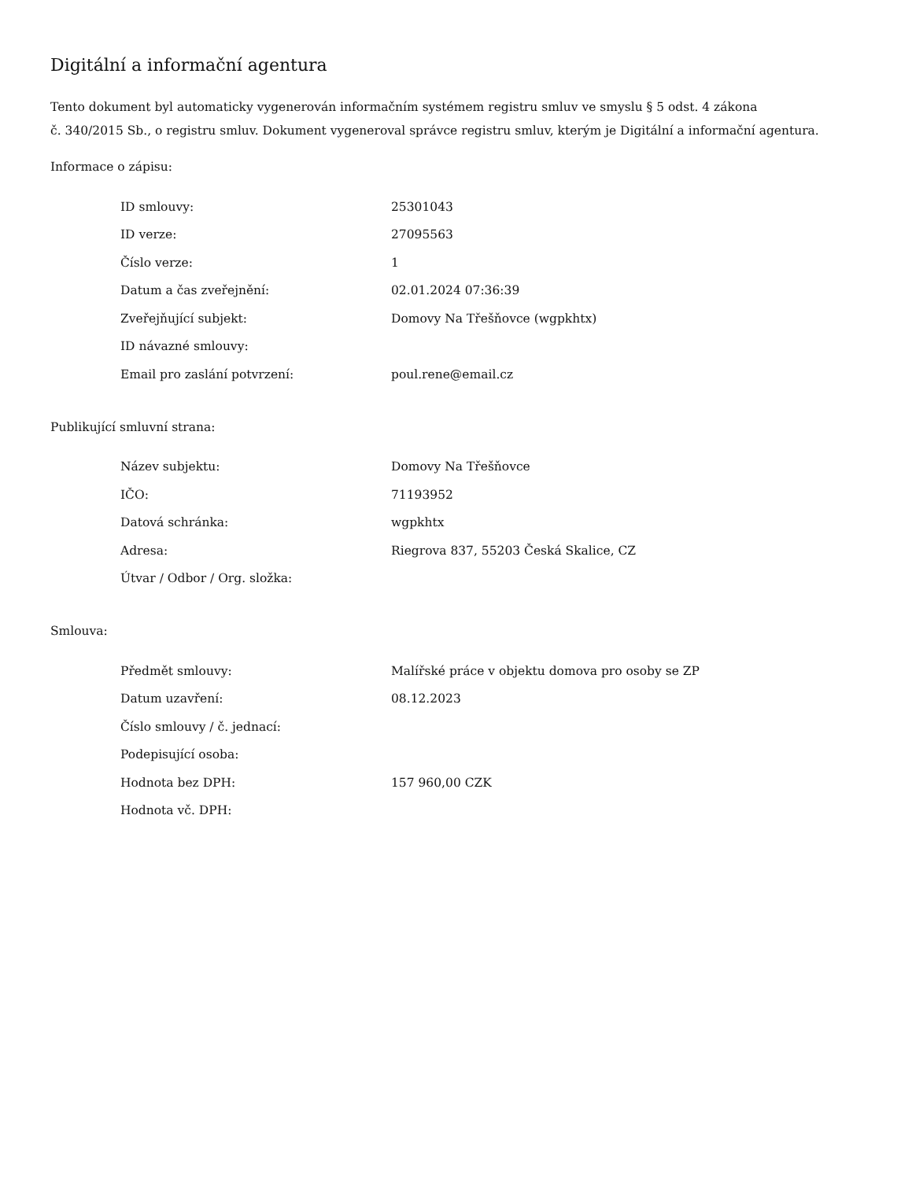Digitální a informační agentura
Tento dokument byl automaticky vygenerován informačním systémem registru smluv ve smyslu § 5 odst. 4 zákona
č. 340/2015 Sb., o registru smluv. Dokument vygeneroval správce registru smluv, kterým je Digitální a informační agentura.
Informace o zápisu:
| ID smlouvy: | 25301043 |
| ID verze: | 27095563 |
| Číslo verze: | 1 |
| Datum a čas zveřejnění: | 02.01.2024 07:36:39 |
| Zveřejňující subjekt: | Domovy Na Třešňovce (wgpkhtx) |
| ID návazné smlouvy: | |
| Email pro zaslání potvrzení: | poul.rene@email.cz |
Publikující smluvní strana:
| Název subjektu: | Domovy Na Třešňovce |
| IČO: | 71193952 |
| Datová schránka: | wgpkhtx |
| Adresa: | Riegrova 837, 55203 Česká Skalice, CZ |
| Útvar / Odbor / Org. složka: | |
Smlouva:
| Předmět smlouvy: | Malířské práce v objektu domova pro osoby se ZP |
| Datum uzavření: | 08.12.2023 |
| Číslo smlouvy / č. jednací: | |
| Podepisující osoba: | |
| Hodnota bez DPH: | 157 960,00 CZK |
| Hodnota vč. DPH: | |